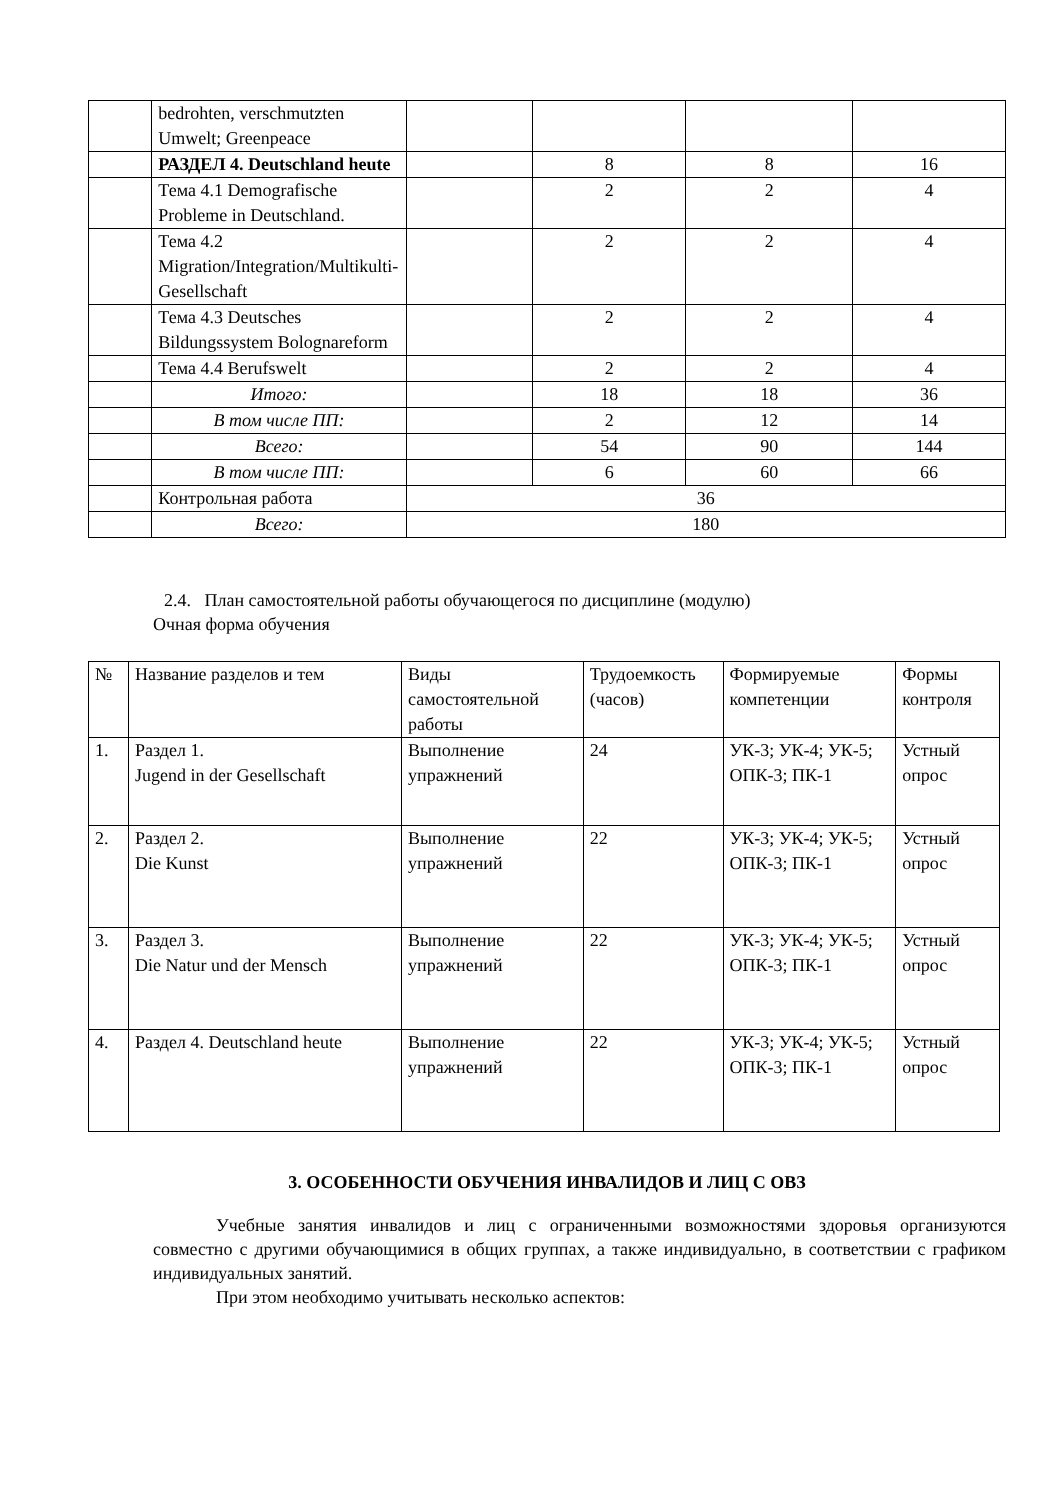| | bedrohten, verschmutzten Umwelt; Greenpeace | | | | |
| | РАЗДЕЛ 4. Deutschland heute | | 8 | 8 | 16 |
| | Тема 4.1 Demografische Probleme in Deutschland. | | 2 | 2 | 4 |
| | Тема 4.2 Migration/Integration/Multikulti-Gesellschaft | | 2 | 2 | 4 |
| | Тема 4.3 Deutsches Bildungssystem Bolognareform | | 2 | 2 | 4 |
| | Тема 4.4 Berufswelt | | 2 | 2 | 4 |
| | Итого: | | 18 | 18 | 36 |
| | В том числе ПП: | | 2 | 12 | 14 |
| | Всего: | | 54 | 90 | 144 |
| | В том числе ПП: | | 6 | 60 | 66 |
| | Контрольная работа | 36 | | | |
| | Всего: | 180 | | | |
2.4. План самостоятельной работы обучающегося по дисциплине (модулю)
Очная форма обучения
| № | Название разделов и тем | Виды самостоятельной работы | Трудоемкость (часов) | Формируемые компетенции | Формы контроля |
| --- | --- | --- | --- | --- | --- |
| 1. | Раздел 1. Jugend in der Gesellschaft | Выполнение упражнений | 24 | УК-3; УК-4; УК-5; ОПК-3; ПК-1 | Устный опрос |
| 2. | Раздел 2. Die Kunst | Выполнение упражнений | 22 | УК-3; УК-4; УК-5; ОПК-3; ПК-1 | Устный опрос |
| 3. | Раздел 3. Die Natur und der Mensch | Выполнение упражнений | 22 | УК-3; УК-4; УК-5; ОПК-3; ПК-1 | Устный опрос |
| 4. | Раздел 4. Deutschland heute | Выполнение упражнений | 22 | УК-3; УК-4; УК-5; ОПК-3; ПК-1 | Устный опрос |
3. ОСОБЕННОСТИ ОБУЧЕНИЯ ИНВАЛИДОВ И ЛИЦ С ОВЗ
Учебные занятия инвалидов и лиц с ограниченными возможностями здоровья организуются совместно с другими обучающимися в общих группах, а также индивидуально, в соответствии с графиком индивидуальных занятий.
При этом необходимо учитывать несколько аспектов: